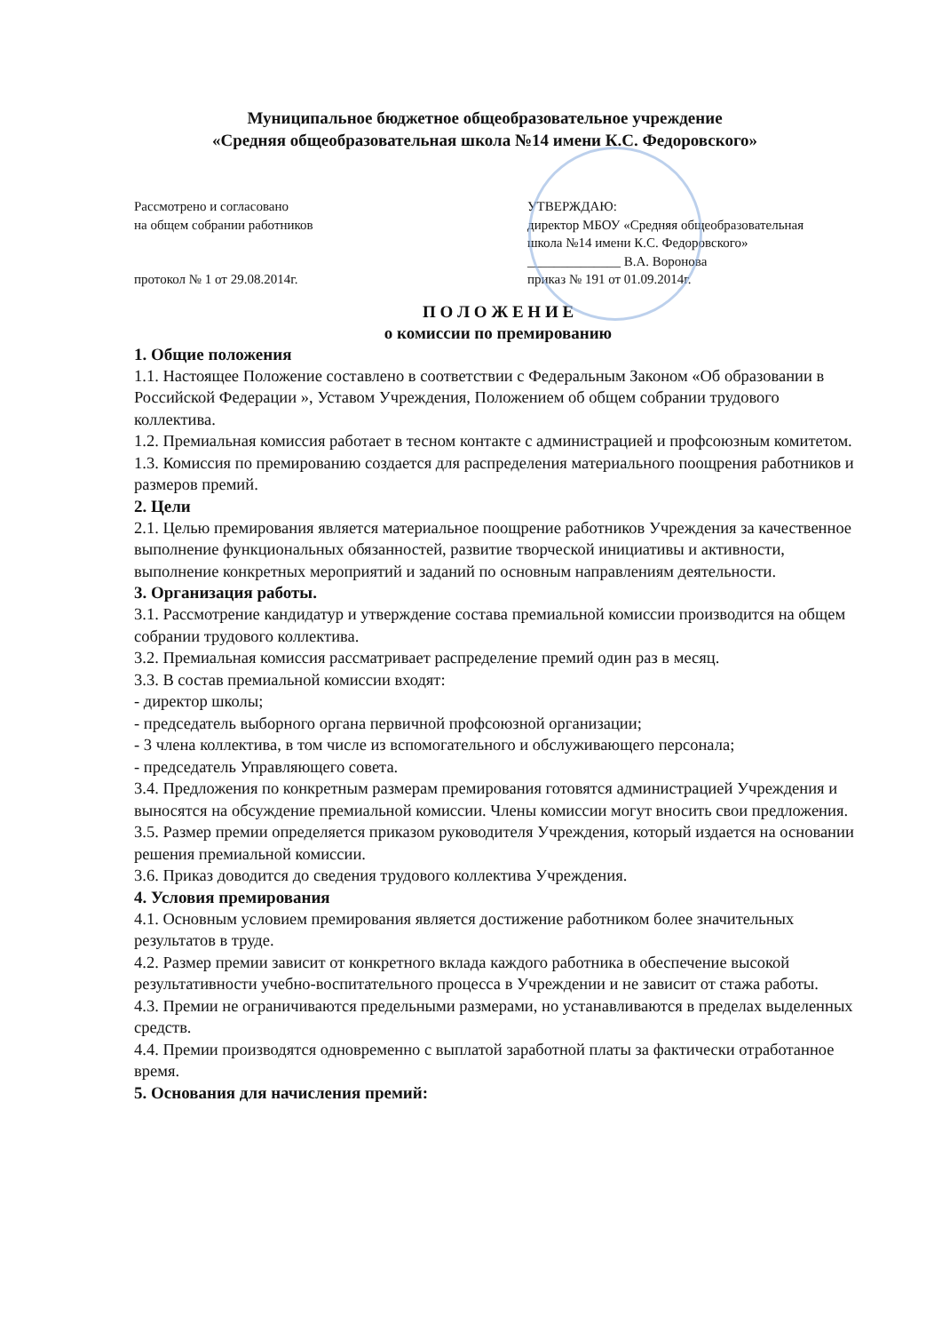Муниципальное бюджетное общеобразовательное учреждение
«Средняя общеобразовательная школа №14 имени К.С. Федоровского»
Рассмотрено и согласовано
на общем собрании работников
протокол № 1 от 29.08.2014г.
УТВЕРЖДАЮ:
директор МБОУ «Средняя общеобразовательная
школа №14 имени К.С. Федоровского»
______________ В.А. Воронова
приказ № 191 от 01.09.2014г.
П О Л О Ж Е Н И Е
о комиссии по премированию
1. Общие положения
1.1. Настоящее Положение составлено в соответствии с Федеральным Законом «Об образовании в Российской Федерации », Уставом Учреждения, Положением об общем собрании трудового коллектива.
1.2. Премиальная комиссия работает в тесном контакте с администрацией и профсоюзным комитетом.
1.3. Комиссия по премированию создается для распределения материального поощрения работников и размеров премий.
2. Цели
2.1. Целью премирования является материальное поощрение работников Учреждения за качественное выполнение функциональных обязанностей, развитие творческой инициативы и активности, выполнение конкретных мероприятий и заданий по основным направлениям деятельности.
3. Организация работы.
3.1. Рассмотрение кандидатур и утверждение состава премиальной комиссии производится на общем собрании трудового коллектива.
3.2. Премиальная комиссия рассматривает распределение премий один раз в месяц.
3.3. В состав премиальной комиссии входят:
- директор школы;
- председатель выборного органа первичной профсоюзной организации;
- 3 члена коллектива, в том числе из вспомогательного и обслуживающего персонала;
- председатель Управляющего совета.
3.4. Предложения по конкретным размерам премирования готовятся администрацией Учреждения и выносятся на обсуждение премиальной комиссии. Члены комиссии могут вносить свои предложения.
3.5. Размер премии определяется приказом руководителя Учреждения, который издается на основании решения премиальной комиссии.
3.6. Приказ доводится до сведения трудового коллектива Учреждения.
4. Условия премирования
4.1. Основным условием премирования является достижение работником более значительных результатов в труде.
4.2. Размер премии зависит от конкретного вклада каждого работника в обеспечение высокой результативности учебно-воспитательного процесса в Учреждении и не зависит от стажа работы.
4.3. Премии не ограничиваются предельными размерами, но устанавливаются в пределах выделенных средств.
4.4. Премии производятся одновременно с выплатой заработной платы за фактически отработанное время.
5. Основания для начисления премий: